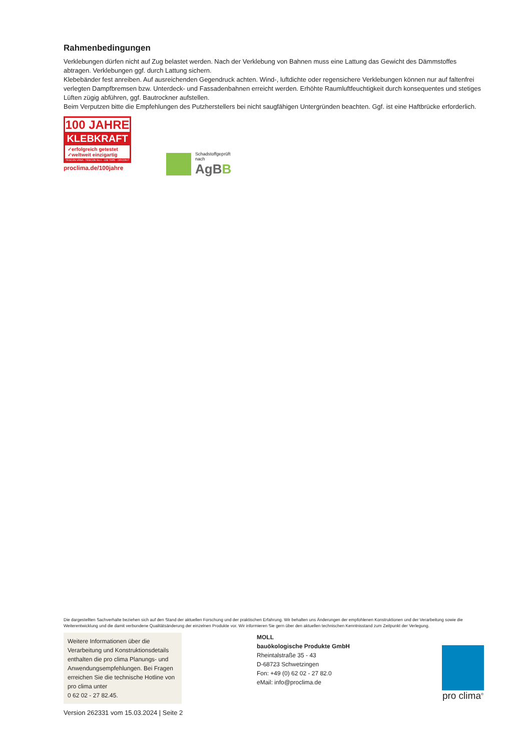Rahmenbedingungen
Verklebungen dürfen nicht auf Zug belastet werden. Nach der Verklebung von Bahnen muss eine Lattung das Gewicht des Dämmstoffes abtragen. Verklebungen ggf. durch Lattung sichern.
Klebebänder fest anreiben. Auf ausreichenden Gegendruck achten. Wind-, luftdichte oder regensichere Verklebungen können nur auf faltenfrei verlegten Dampfbremsen bzw. Unterdeck- und Fassadenbahnen erreicht werden. Erhöhte Raumluftfeuchtigkeit durch konsequentes und stetiges Lüften zügig abführen, ggf. Bautrockner aufstellen.
Beim Verputzen bitte die Empfehlungen des Putzherstellers bei nicht saugfähigen Untergründen beachten. Ggf. ist eine Haftbrücke erforderlich.
100 JAHRE
KLEBKRAFT
✓erfolgreich getestet
✓weltweit einzigartig
TESCON VANA · TESCON No.1 · UNI TAPE · ORCON F
proclima.de/100jahre
Schadstoffgeprüft
nach
AgBB
Die dargestellten Sachverhalte beziehen sich auf den Stand der aktuellen Forschung und der praktischen Erfahrung. Wir behalten uns Änderungen der empfohlenen Konstruktionen und der Verarbeitung sowie die Weiterentwicklung und die damit verbundene Qualitätsänderung der einzelnen Produkte vor. Wir informieren Sie gern über den aktuellen technischen Kenntnisstand zum Zeitpunkt der Verlegung.
Weitere Informationen über die Verarbeitung und Konstruktionsdetails enthalten die pro clima Planungs- und Anwendungsempfehlungen. Bei Fragen erreichen Sie die technische Hotline von pro clima unter
0 62 02 - 27 82.45.
MOLL
bauökologische Produkte GmbH
Rheintalstraße 35 - 43
D-68723 Schwetzingen
Fon: +49 (0) 62 02 - 27 82.0
eMail: info@proclima.de
pro clima<sup>®</sup>
Version 262331 vom 15.03.2024 | Seite 2